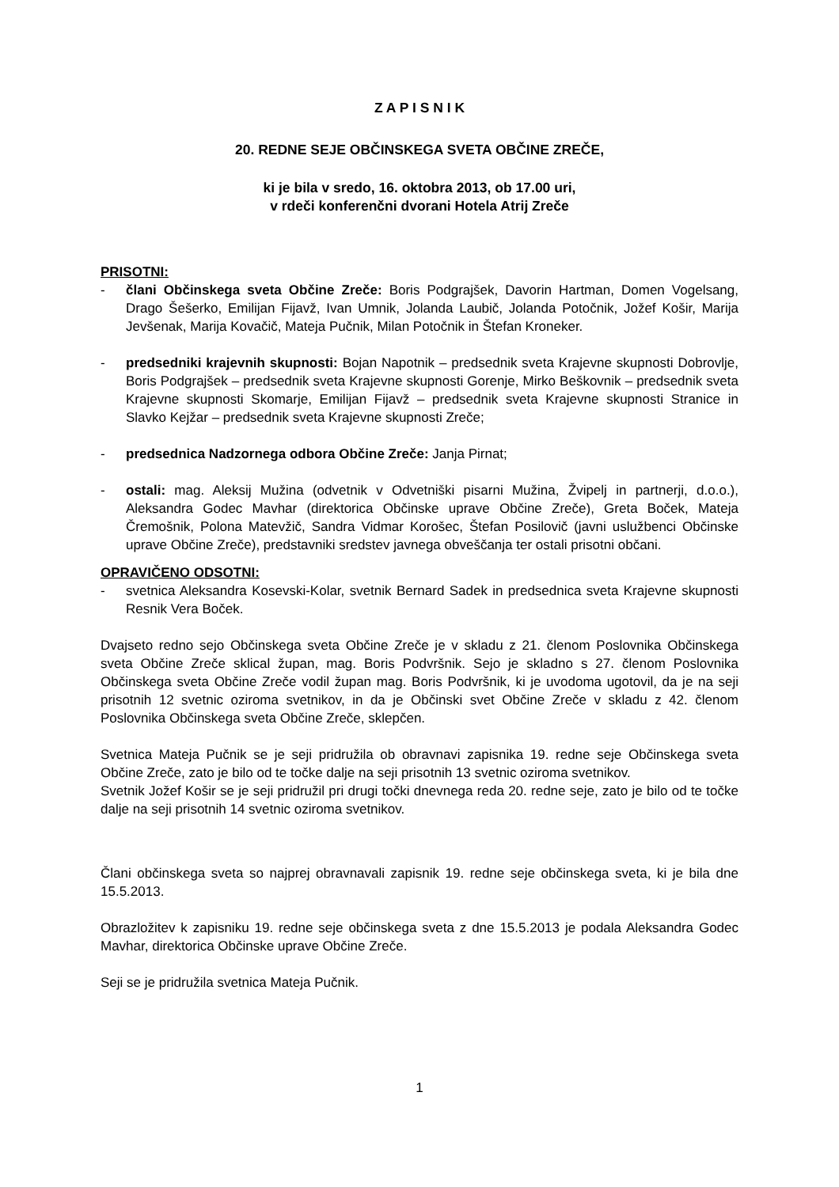Z A P I S N I K
20. REDNE SEJE OBČINSKEGA SVETA OBČINE ZREČE,
ki je bila v sredo, 16. oktobra 2013, ob 17.00 uri,
v rdeči konferenčni dvorani Hotela Atrij Zreče
PRISOTNI:
- člani Občinskega sveta Občine Zreče: Boris Podgrajšek, Davorin Hartman, Domen Vogelsang, Drago Šešerko, Emilijan Fijavž, Ivan Umnik, Jolanda Laubič, Jolanda Potočnik, Jožef Košir, Marija Jevšenak, Marija Kovačič, Mateja Pučnik, Milan Potočnik in Štefan Kroneker.
- predsedniki krajevnih skupnosti: Bojan Napotnik – predsednik sveta Krajevne skupnosti Dobrovlje, Boris Podgrajšek – predsednik sveta Krajevne skupnosti Gorenje, Mirko Beškovnik – predsednik sveta Krajevne skupnosti Skomarje, Emilijan Fijavž – predsednik sveta Krajevne skupnosti Stranice in Slavko Kejžar – predsednik sveta Krajevne skupnosti Zreče;
- predsednica Nadzornega odbora Občine Zreče: Janja Pirnat;
- ostali: mag. Aleksij Mužina (odvetnik v Odvetniški pisarni Mužina, Žvipelj in partnerji, d.o.o.), Aleksandra Godec Mavhar (direktorica Občinske uprave Občine Zreče), Greta Boček, Mateja Čremošnik, Polona Matevžič, Sandra Vidmar Korošec, Štefan Posilovič (javni uslužbenci Občinske uprave Občine Zreče), predstavniki sredstev javnega obveščanja ter ostali prisotni občani.
OPRAVIČENO ODSOTNI:
- svetnica Aleksandra Kosevski-Kolar, svetnik Bernard Sadek in predsednica sveta Krajevne skupnosti Resnik Vera Boček.
Dvajseto redno sejo Občinskega sveta Občine Zreče je v skladu z 21. členom Poslovnika Občinskega sveta Občine Zreče sklical župan, mag. Boris Podvršnik. Sejo je skladno s 27. členom Poslovnika Občinskega sveta Občine Zreče vodil župan mag. Boris Podvršnik, ki je uvodoma ugotovil, da je na seji prisotnih 12 svetnic oziroma svetnikov, in da je Občinski svet Občine Zreče v skladu z 42. členom Poslovnika Občinskega sveta Občine Zreče, sklepčen.
Svetnica Mateja Pučnik se je seji pridružila ob obravnavi zapisnika 19. redne seje Občinskega sveta Občine Zreče, zato je bilo od te točke dalje na seji prisotnih 13 svetnic oziroma svetnikov.
Svetnik Jožef Košir se je seji pridružil pri drugi točki dnevnega reda 20. redne seje, zato je bilo od te točke dalje na seji prisotnih 14 svetnic oziroma svetnikov.
Člani občinskega sveta so najprej obravnavali zapisnik 19. redne seje občinskega sveta, ki je bila dne 15.5.2013.
Obrazložitev k zapisniku 19. redne seje občinskega sveta z dne 15.5.2013 je podala Aleksandra Godec Mavhar, direktorica Občinske uprave Občine Zreče.
Seji se je pridružila svetnica Mateja Pučnik.
1